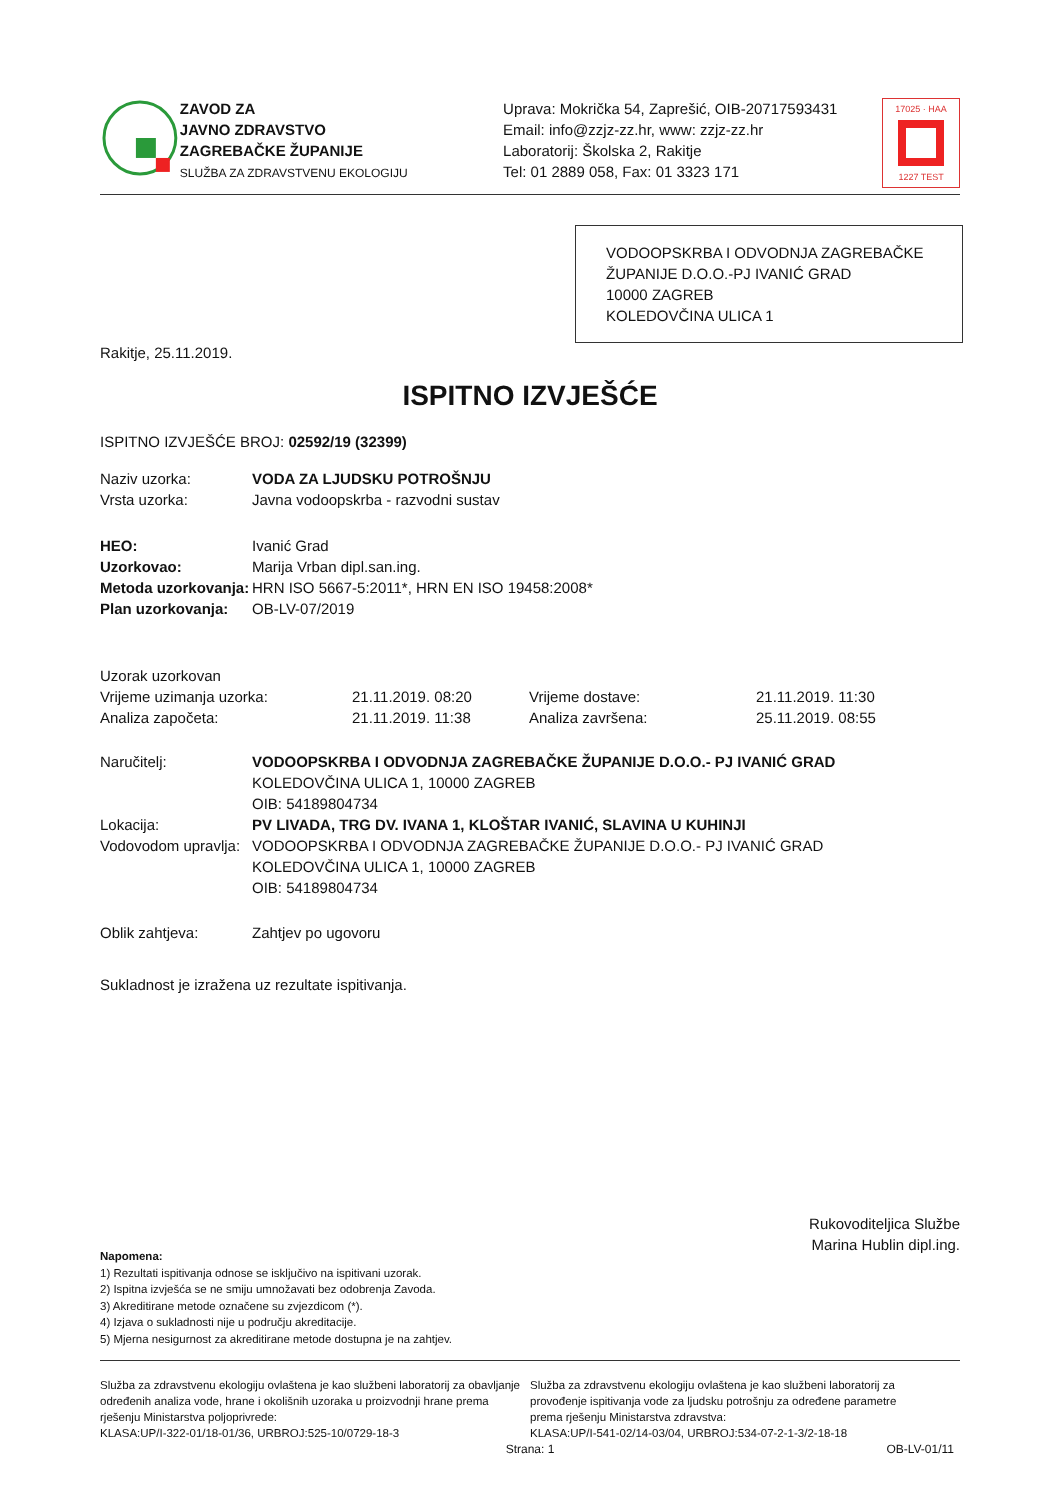ZAVOD ZA
JAVNO ZDRAVSTVO
ZAGREBAČKE ŽUPANIJE
SLUŽBA ZA ZDRAVSTVENU EKOLOGIJU
Uprava: Mokrička 54, Zaprešić, OIB-20717593431
Email: info@zzjz-zz.hr, www: zzjz-zz.hr
Laboratorij: Školska 2, Rakitje
Tel: 01 2889 058, Fax: 01 3323 171
17025 · HAA
1227 TEST
VODOOPSKRBA I ODVODNJA ZAGREBAČKE
ŽUPANIJE D.O.O.-PJ IVANIĆ GRAD
10000 ZAGREB
KOLEDOVČINA ULICA 1
Rakitje, 25.11.2019.
ISPITNO IZVJEŠĆE
ISPITNO IZVJEŠĆE BROJ: 02592/19 (32399)
| Naziv uzorka: | VODA ZA LJUDSKU POTROŠNJU |
| Vrsta uzorka: | Javna vodoopskrba - razvodni sustav |
| HEO: | Ivanić Grad |
| Uzorkovao: | Marija Vrban dipl.san.ing. |
| Metoda uzorkovanja: | HRN ISO 5667-5:2011*, HRN EN ISO 19458:2008* |
| Plan uzorkovanja: | OB-LV-07/2019 |
| Uzorak uzorkovan | | | |
| Vrijeme uzimanja uzorka: | 21.11.2019. 08:20 | Vrijeme dostave: | 21.11.2019. 11:30 |
| Analiza započeta: | 21.11.2019. 11:38 | Analiza završena: | 25.11.2019. 08:55 |
| Naručitelj: | VODOOPSKRBA I ODVODNJA ZAGREBAČKE ŽUPANIJE D.O.O.- PJ IVANIĆ GRAD KOLEDOVČINA ULICA 1, 10000 ZAGREB OIB: 54189804734 |
| Lokacija: | PV LIVADA, TRG DV. IVANA 1, KLOŠTAR IVANIĆ, SLAVINA U KUHINJI |
| Vodovodom upravlja: | VODOOPSKRBA I ODVODNJA ZAGREBAČKE ŽUPANIJE D.O.O.- PJ IVANIĆ GRAD KOLEDOVČINA ULICA 1, 10000 ZAGREB OIB: 54189804734 |
| Oblik zahtjeva: | Zahtjev po ugovoru |
Sukladnost je izražena uz rezultate ispitivanja.
Rukovoditeljica Službe
Marina Hublin dipl.ing.
Napomena:
1) Rezultati ispitivanja odnose se isključivo na ispitivani uzorak.
2) Ispitna izvješća se ne smiju umnožavati bez odobrenja Zavoda.
3) Akreditirane metode označene su zvjezdicom (*).
4) Izjava o sukladnosti nije u području akreditacije.
5) Mjerna nesigurnost za akreditirane metode dostupna je na zahtjev.
Služba za zdravstvenu ekologiju ovlaštena je kao službeni laboratorij za obavljanje određenih analiza vode, hrane i okolišnih uzoraka u proizvodnji hrane prema rješenju Ministarstva poljoprivrede:
KLASA:UP/I-322-01/18-01/36, URBROJ:525-10/0729-18-3
Služba za zdravstvenu ekologiju ovlaštena je kao službeni laboratorij za provođenje ispitivanja vode za ljudsku potrošnju za određene parametre prema rješenju Ministarstva zdravstva:
KLASA:UP/I-541-02/14-03/04, URBROJ:534-07-2-1-3/2-18-18
Strana: 1 OB-LV-01/11